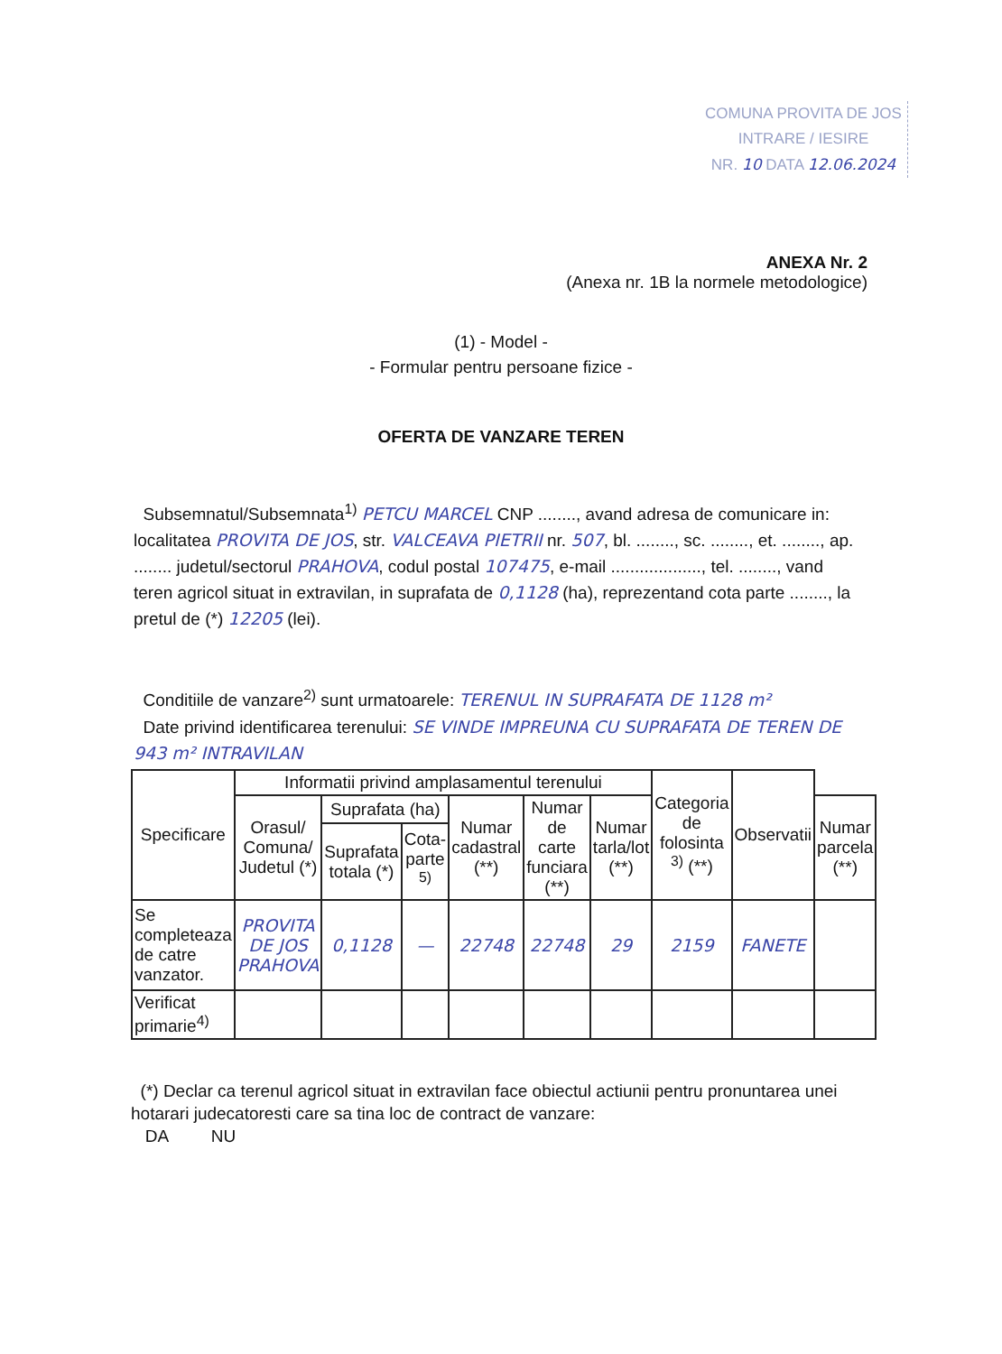COMUNA PROVITA DE JOS
INTRARE / IESIRE
NR. 10 DATA 12.06.2024
ANEXA Nr. 2
(Anexa nr. 1B la normele metodologice)
(1) - Model -
- Formular pentru persoane fizice -
OFERTA DE VANZARE TEREN
Subsemnatul/Subsemnata<sup>1)</sup> PETCU MARCEL CNP ........, avand adresa de comunicare in: localitatea PROVITA DE JOS, str. VALCEAVA PIETRII nr. 507, bl. ........, sc. ........, et. ........, ap. ........ judetul/sectorul PRAHOVA, codul postal 107475, e-mail ..................., tel. ........, vand teren agricol situat in extravilan, in suprafata de 0,1128 (ha), reprezentand cota parte ........, la pretul de (*) 12205 (lei).
Conditiile de vanzare<sup>2)</sup> sunt urmatoarele: TERENUL IN SUPRAFATA DE 1128 m²
Date privind identificarea terenului: SE VINDE IMPREUNA CU SUPRAFATA DE TEREN DE 943 m² INTRAVILAN
| Specificare | Informatii privind amplasamentul terenului | | | | | | Categoria de folosinta <sup>3)</sup> (**) | Observatii | |
| --- | --- | --- | --- | --- | --- | --- | --- | --- | --- |
| | Orasul/ Comuna/ Judetul (*) | Suprafata (ha) | | Numar cadastral (**) | Numar de carte funciara (**) | Numar tarla/lot (**) | | | Numar parcela (**) |
| | | Suprafata totala (*) | Cota-parte <sup>5)</sup> | | | | | | |
| Se completeaza de catre vanzator. | PROVITA DE JOS PRAHOVA | 0,1128 | — | 22748 | 22748 | 29 | 2159 | FANETE | |
| Verificat primarie<sup>4)</sup> | | | | | | | | | |
(*) Declar ca terenul agricol situat in extravilan face obiectul actiunii pentru pronuntarea unei hotarari judecatoresti care sa tina loc de contract de vanzare:
DA NU